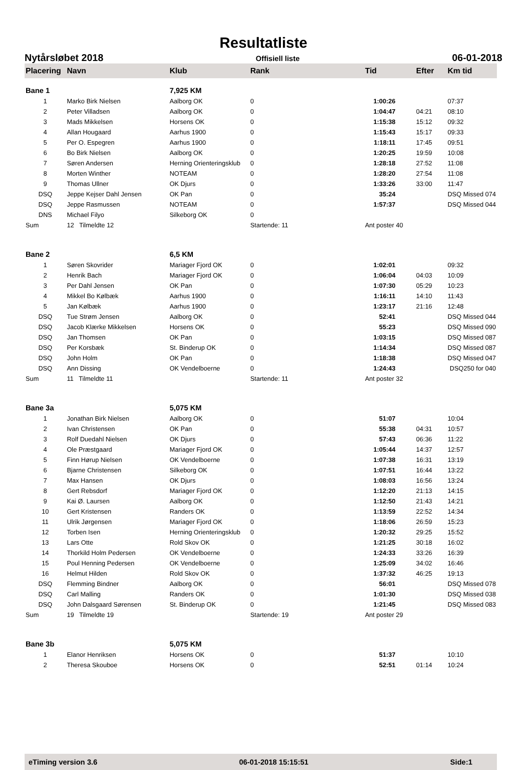Resultatliste
Nytårsløbet 2018 Offisiell liste 06-01-2018
| Placering | Navn | Klub | Rank | Tid | Efter | Km tid |
| --- | --- | --- | --- | --- | --- | --- |
| Bane 1 | | 7,925 KM | | | | |
| 1 | Marko Birk Nielsen | Aalborg OK | 0 | 1:00:26 | | 07:37 |
| 2 | Peter Villadsen | Aalborg OK | 0 | 1:04:47 | 04:21 | 08:10 |
| 3 | Mads Mikkelsen | Horsens OK | 0 | 1:15:38 | 15:12 | 09:32 |
| 4 | Allan Hougaard | Aarhus 1900 | 0 | 1:15:43 | 15:17 | 09:33 |
| 5 | Per O. Espegren | Aarhus 1900 | 0 | 1:18:11 | 17:45 | 09:51 |
| 6 | Bo Birk Nielsen | Aalborg OK | 0 | 1:20:25 | 19:59 | 10:08 |
| 7 | Søren Andersen | Herning Orienteringsklub | 0 | 1:28:18 | 27:52 | 11:08 |
| 8 | Morten Winther | NOTEAM | 0 | 1:28:20 | 27:54 | 11:08 |
| 9 | Thomas Ullner | OK Djurs | 0 | 1:33:26 | 33:00 | 11:47 |
| DSQ | Jeppe Kejser Dahl Jensen | OK Pan | 0 | 35:24 | | DSQ Missed 074 |
| DSQ | Jeppe Rasmussen | NOTEAM | 0 | 1:57:37 | | DSQ Missed 044 |
| DNS | Michael Filyo | Silkeborg OK | 0 | | | |
| Sum | 12 Tilmeldte 12 | | Startende: 11 | Ant poster 40 | | |
| Bane 2 | | 6,5 KM | | | | |
| 1 | Søren Skovrider | Mariager Fjord OK | 0 | 1:02:01 | | 09:32 |
| 2 | Henrik Bach | Mariager Fjord OK | 0 | 1:06:04 | 04:03 | 10:09 |
| 3 | Per Dahl Jensen | OK Pan | 0 | 1:07:30 | 05:29 | 10:23 |
| 4 | Mikkel Bo Kølbæk | Aarhus 1900 | 0 | 1:16:11 | 14:10 | 11:43 |
| 5 | Jan Kølbæk | Aarhus 1900 | 0 | 1:23:17 | 21:16 | 12:48 |
| DSQ | Tue Strøm Jensen | Aalborg OK | 0 | 52:41 | | DSQ Missed 044 |
| DSQ | Jacob Klærke Mikkelsen | Horsens OK | 0 | 55:23 | | DSQ Missed 090 |
| DSQ | Jan Thomsen | OK Pan | 0 | 1:03:15 | | DSQ Missed 087 |
| DSQ | Per Korsbæk | St. Binderup OK | 0 | 1:14:34 | | DSQ Missed 087 |
| DSQ | John Holm | OK Pan | 0 | 1:18:38 | | DSQ Missed 047 |
| DSQ | Ann Dissing | OK Vendelboerne | 0 | 1:24:43 | | DSQ250 for 040 |
| Sum | 11 Tilmeldte 11 | | Startende: 11 | Ant poster 32 | | |
| Bane 3a | | 5,075 KM | | | | |
| 1 | Jonathan Birk Nielsen | Aalborg OK | 0 | 51:07 | | 10:04 |
| 2 | Ivan Christensen | OK Pan | 0 | 55:38 | 04:31 | 10:57 |
| 3 | Rolf Duedahl Nielsen | OK Djurs | 0 | 57:43 | 06:36 | 11:22 |
| 4 | Ole Præstgaard | Mariager Fjord OK | 0 | 1:05:44 | 14:37 | 12:57 |
| 5 | Finn Hørup Nielsen | OK Vendelboerne | 0 | 1:07:38 | 16:31 | 13:19 |
| 6 | Bjarne Christensen | Silkeborg OK | 0 | 1:07:51 | 16:44 | 13:22 |
| 7 | Max Hansen | OK Djurs | 0 | 1:08:03 | 16:56 | 13:24 |
| 8 | Gert Rebsdorf | Mariager Fjord OK | 0 | 1:12:20 | 21:13 | 14:15 |
| 9 | Kai Ø. Laursen | Aalborg OK | 0 | 1:12:50 | 21:43 | 14:21 |
| 10 | Gert Kristensen | Randers OK | 0 | 1:13:59 | 22:52 | 14:34 |
| 11 | Ulrik Jørgensen | Mariager Fjord OK | 0 | 1:18:06 | 26:59 | 15:23 |
| 12 | Torben Isen | Herning Orienteringsklub | 0 | 1:20:32 | 29:25 | 15:52 |
| 13 | Lars Otte | Rold Skov OK | 0 | 1:21:25 | 30:18 | 16:02 |
| 14 | Thorkild Holm Pedersen | OK Vendelboerne | 0 | 1:24:33 | 33:26 | 16:39 |
| 15 | Poul Henning Pedersen | OK Vendelboerne | 0 | 1:25:09 | 34:02 | 16:46 |
| 16 | Helmut Hilden | Rold Skov OK | 0 | 1:37:32 | 46:25 | 19:13 |
| DSQ | Flemming Bindner | Aalborg OK | 0 | 56:01 | | DSQ Missed 078 |
| DSQ | Carl Malling | Randers OK | 0 | 1:01:30 | | DSQ Missed 038 |
| DSQ | John Dalsgaard Sørensen | St. Binderup OK | 0 | 1:21:45 | | DSQ Missed 083 |
| Sum | 19 Tilmeldte 19 | | Startende: 19 | Ant poster 29 | | |
| Bane 3b | | 5,075 KM | | | | |
| 1 | Elanor Henriksen | Horsens OK | 0 | 51:37 | | 10:10 |
| 2 | Theresa Skouboe | Horsens OK | 0 | 52:51 | 01:14 | 10:24 |
eTiming version 3.6 06-01-2018 15:15:51 Side:1